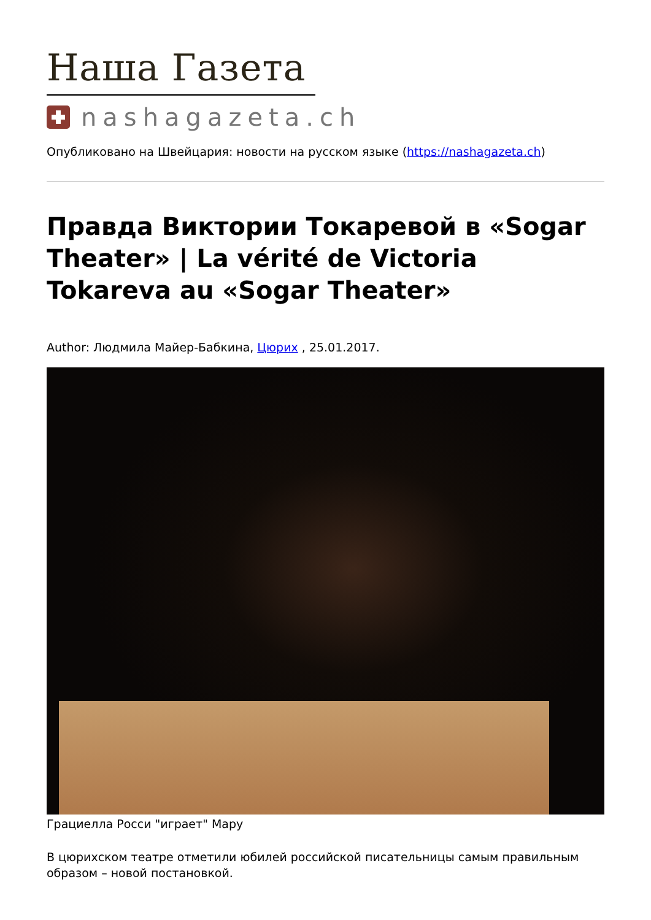Наша Газета
nashagazeta.ch
Опубликовано на Швейцария: новости на русском языке (https://nashagazeta.ch)
Правда Виктории Токаревой в «Sogar Theater» | La vérité de Victoria Tokareva au «Sogar Theater»
Author: Людмила Майер-Бабкина, Цюрих , 25.01.2017.
Грациелла Росси "играет" Мару
В цюрихском театре отметили юбилей российской писательницы самым правильным образом – новой постановкой.